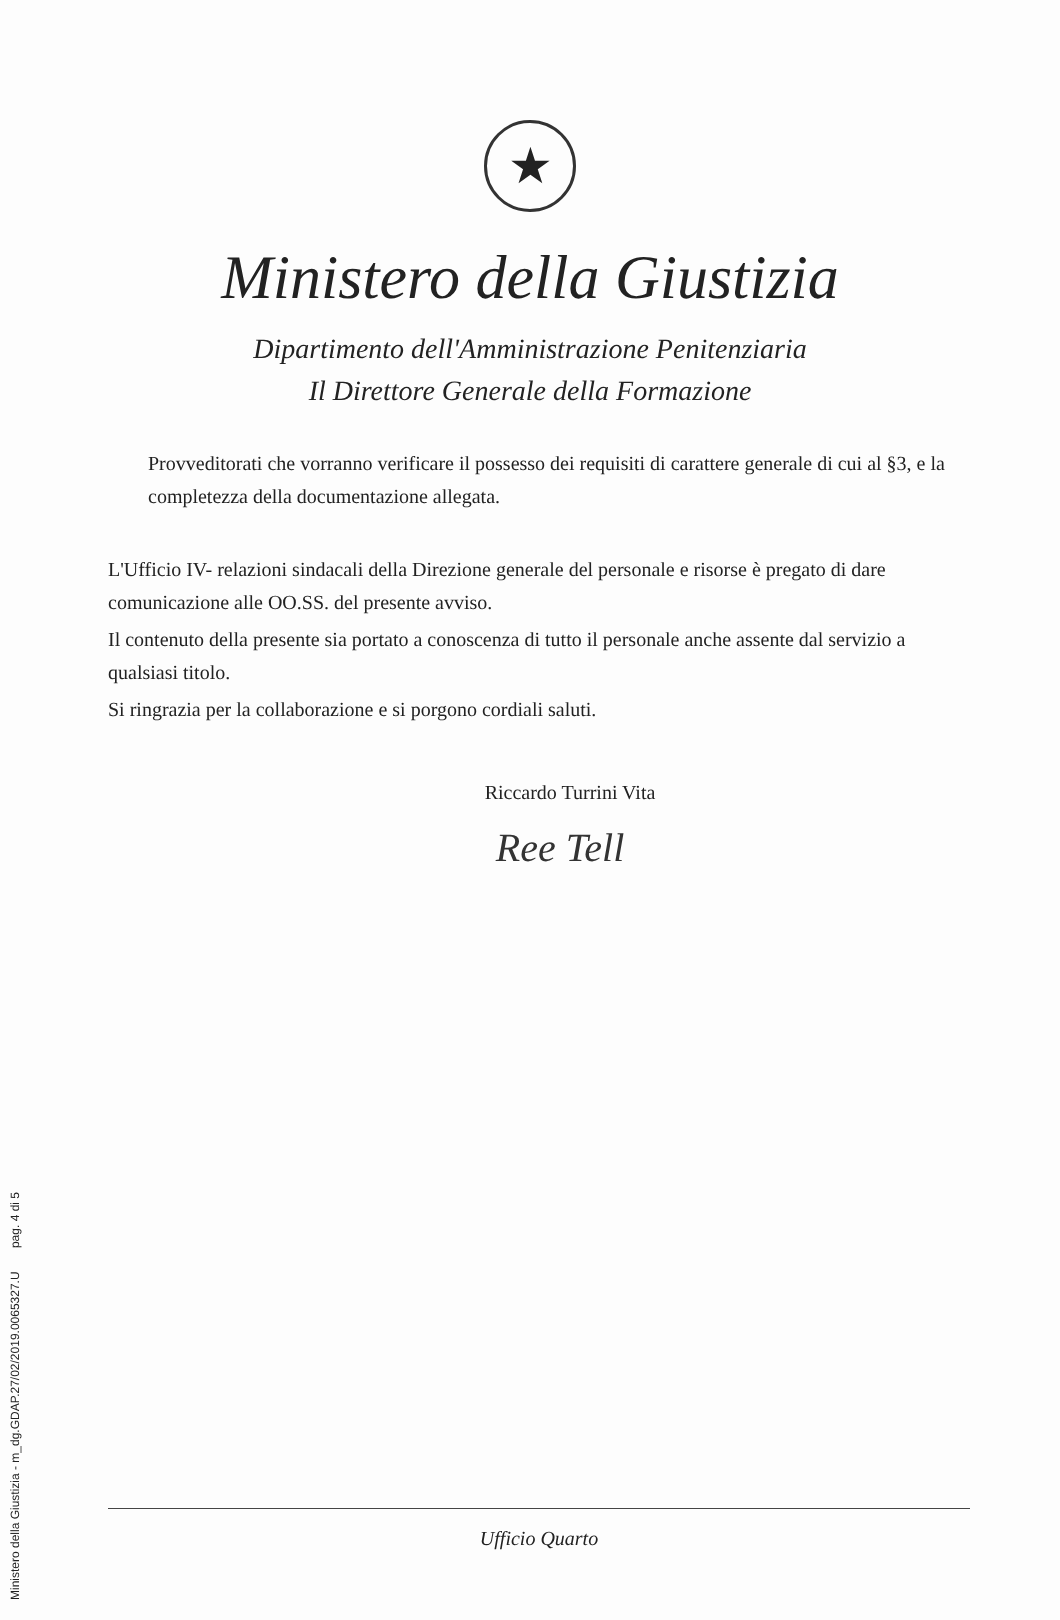Ministero della Giustizia - m_dg.GDAP.27/02/2019.0065327.U pag. 4 di 5
★
Ministero della Giustizia
Dipartimento dell'Amministrazione Penitenziaria
Il Direttore Generale della Formazione
Provveditorati che vorranno verificare il possesso dei requisiti di carattere generale di cui al §3, e la completezza della documentazione allegata.
L'Ufficio IV- relazioni sindacali della Direzione generale del personale e risorse è pregato di dare comunicazione alle OO.SS. del presente avviso.
Il contenuto della presente sia portato a conoscenza di tutto il personale anche assente dal servizio a qualsiasi titolo.
Si ringrazia per la collaborazione e si porgono cordiali saluti.
Riccardo Turrini Vita
Ree Tell
Ufficio Quarto